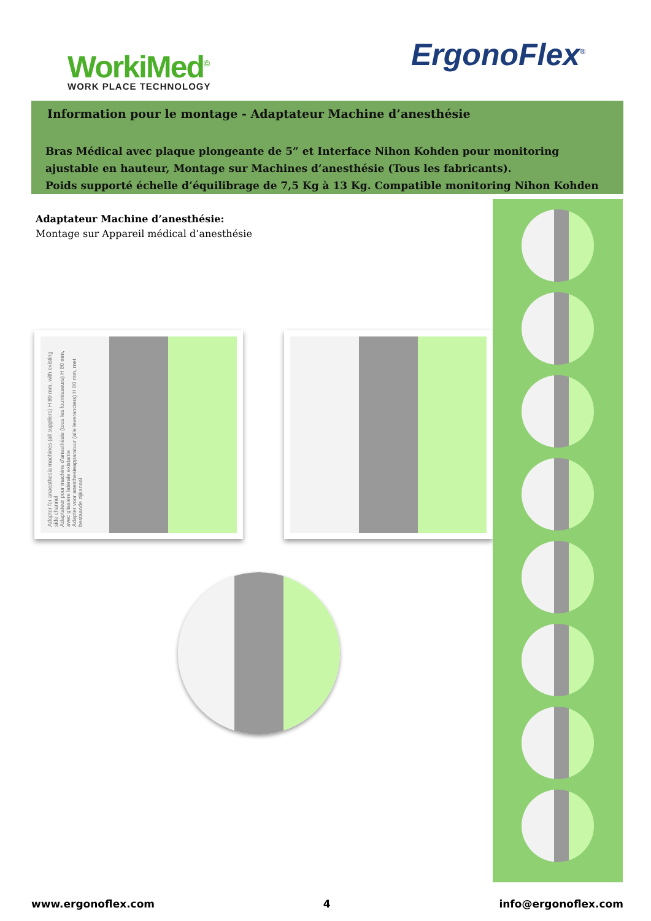WorkiMed<sup>©</sup>
WORK PLACE TECHNOLOGY
ErgonoFlex<sup>®</sup>
Information pour le montage - Adaptateur Machine d’anesthésie
Bras Médical avec plaque plongeante de 5” et Interface Nihon Kohden pour monitoring ajustable en hauteur, Montage sur Machines d’anesthésie (Tous les fabricants).
Poids supporté échelle d’équilibrage de 7,5 Kg à 13 Kg. Compatible monitoring Nihon Kohden
Adaptateur Machine d’anesthésie:
Montage sur Appareil médical d’anesthésie
Adapter for anaesthesia machines (all suppliers) H 80 mm, with existing side channel
Adaptateur pour machine d’anesthésie (tous les fournisseurs) H 80 mm, avec glissière latérale existante
Adapter voor anesthesieapparatuur (alle leveranciers) H 80 mm, met bestaande zijkanaal
www.ergonoflex.com 4 info@ergonoflex.com